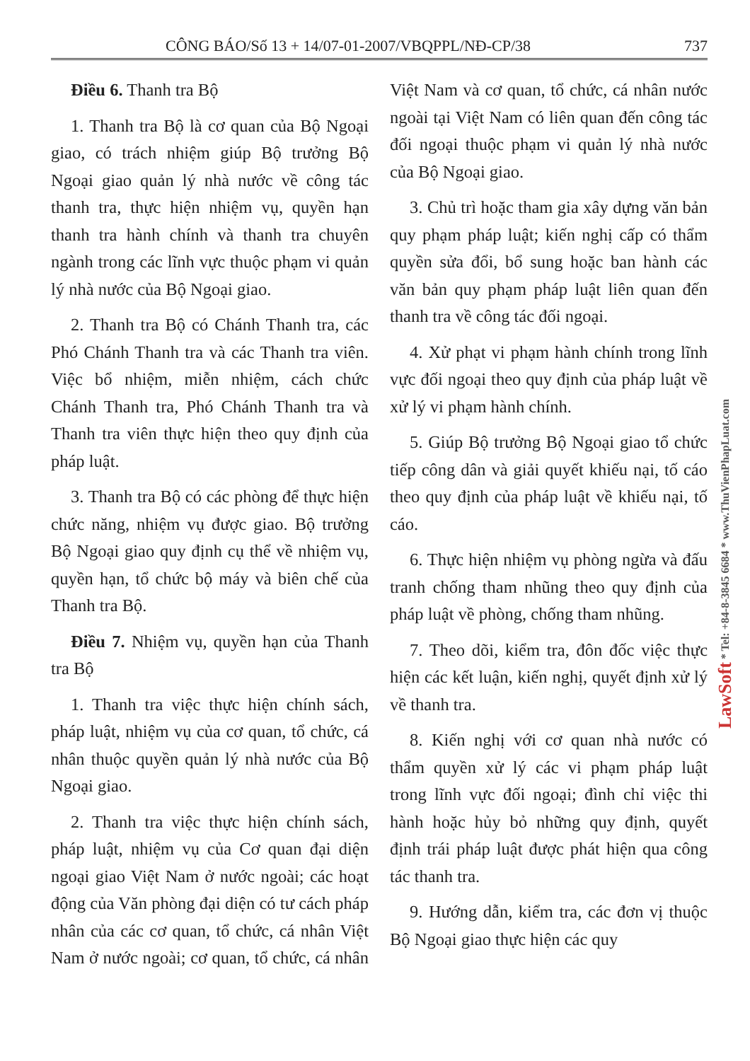CÔNG BÁO/Số 13 + 14/07-01-2007/VBQPPL/NĐ-CP/38 737
Điều 6. Thanh tra Bộ
1. Thanh tra Bộ là cơ quan của Bộ Ngoại giao, có trách nhiệm giúp Bộ trưởng Bộ Ngoại giao quản lý nhà nước về công tác thanh tra, thực hiện nhiệm vụ, quyền hạn thanh tra hành chính và thanh tra chuyên ngành trong các lĩnh vực thuộc phạm vi quản lý nhà nước của Bộ Ngoại giao.
2. Thanh tra Bộ có Chánh Thanh tra, các Phó Chánh Thanh tra và các Thanh tra viên. Việc bổ nhiệm, miễn nhiệm, cách chức Chánh Thanh tra, Phó Chánh Thanh tra và Thanh tra viên thực hiện theo quy định của pháp luật.
3. Thanh tra Bộ có các phòng để thực hiện chức năng, nhiệm vụ được giao. Bộ trưởng Bộ Ngoại giao quy định cụ thể về nhiệm vụ, quyền hạn, tổ chức bộ máy và biên chế của Thanh tra Bộ.
Điều 7. Nhiệm vụ, quyền hạn của Thanh tra Bộ
1. Thanh tra việc thực hiện chính sách, pháp luật, nhiệm vụ của cơ quan, tổ chức, cá nhân thuộc quyền quản lý nhà nước của Bộ Ngoại giao.
2. Thanh tra việc thực hiện chính sách, pháp luật, nhiệm vụ của Cơ quan đại diện ngoại giao Việt Nam ở nước ngoài; các hoạt động của Văn phòng đại diện có tư cách pháp nhân của các cơ quan, tổ chức, cá nhân Việt Nam ở nước ngoài; cơ quan, tổ chức, cá nhân Việt Nam và cơ quan, tổ chức, cá nhân nước ngoài tại Việt Nam có liên quan đến công tác đối ngoại thuộc phạm vi quản lý nhà nước của Bộ Ngoại giao.
3. Chủ trì hoặc tham gia xây dựng văn bản quy phạm pháp luật; kiến nghị cấp có thẩm quyền sửa đổi, bổ sung hoặc ban hành các văn bản quy phạm pháp luật liên quan đến thanh tra về công tác đối ngoại.
4. Xử phạt vi phạm hành chính trong lĩnh vực đối ngoại theo quy định của pháp luật về xử lý vi phạm hành chính.
5. Giúp Bộ trưởng Bộ Ngoại giao tổ chức tiếp công dân và giải quyết khiếu nại, tố cáo theo quy định của pháp luật về khiếu nại, tố cáo.
6. Thực hiện nhiệm vụ phòng ngừa và đấu tranh chống tham nhũng theo quy định của pháp luật về phòng, chống tham nhũng.
7. Theo dõi, kiểm tra, đôn đốc việc thực hiện các kết luận, kiến nghị, quyết định xử lý về thanh tra.
8. Kiến nghị với cơ quan nhà nước có thẩm quyền xử lý các vi phạm pháp luật trong lĩnh vực đối ngoại; đình chỉ việc thi hành hoặc hủy bỏ những quy định, quyết định trái pháp luật được phát hiện qua công tác thanh tra.
9. Hướng dẫn, kiểm tra, các đơn vị thuộc Bộ Ngoại giao thực hiện các quy
LawSoft * Tel: +84-8-3845 6684 * www.ThuVienPhapLuat.com